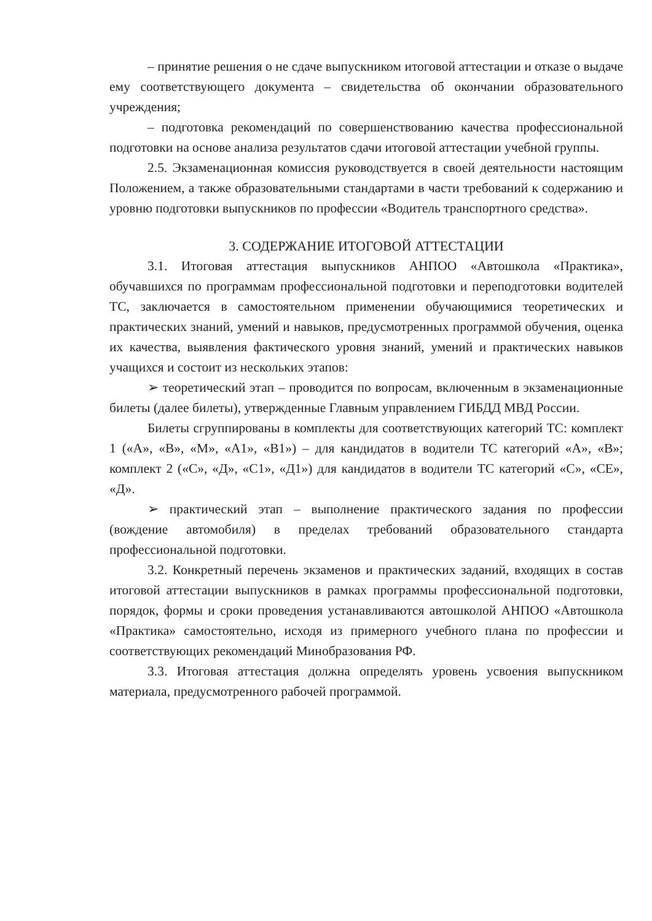– принятие решения о не сдаче выпускником итоговой аттестации и отказе о выдаче ему соответствующего документа – свидетельства об окончании образовательного учреждения;
– подготовка рекомендаций по совершенствованию качества профессиональной подготовки на основе анализа результатов сдачи итоговой аттестации учебной группы.
2.5. Экзаменационная комиссия руководствуется в своей деятельности настоящим Положением, а также образовательными стандартами в части требований к содержанию и уровню подготовки выпускников по профессии «Водитель транспортного средства».
3. СОДЕРЖАНИЕ ИТОГОВОЙ АТТЕСТАЦИИ
3.1. Итоговая аттестация выпускников АНПОО «Автошкола «Практика», обучавшихся по программам профессиональной подготовки и переподготовки водителей ТС, заключается в самостоятельном применении обучающимися теоретических и практических знаний, умений и навыков, предусмотренных программой обучения, оценка их качества, выявления фактического уровня знаний, умений и практических навыков учащихся и состоит из нескольких этапов:
➢ теоретический этап – проводится по вопросам, включенным в экзаменационные билеты (далее билеты), утвержденные Главным управлением ГИБДД МВД России.
Билеты сгруппированы в комплекты для соответствующих категорий ТС: комплект 1 («А», «В», «М», «А1», «В1») – для кандидатов в водители ТС категорий «А», «В»; комплект 2 («С», «Д», «С1», «Д1») для кандидатов в водители ТС категорий «С», «СЕ», «Д».
➢ практический этап – выполнение практического задания по профессии (вождение автомобиля) в пределах требований образовательного стандарта профессиональной подготовки.
3.2. Конкретный перечень экзаменов и практических заданий, входящих в состав итоговой аттестации выпускников в рамках программы профессиональной подготовки, порядок, формы и сроки проведения устанавливаются автошколой АНПОО «Автошкола «Практика» самостоятельно, исходя из примерного учебного плана по профессии и соответствующих рекомендаций Минобразования РФ.
3.3. Итоговая аттестация должна определять уровень усвоения выпускником материала, предусмотренного рабочей программой.